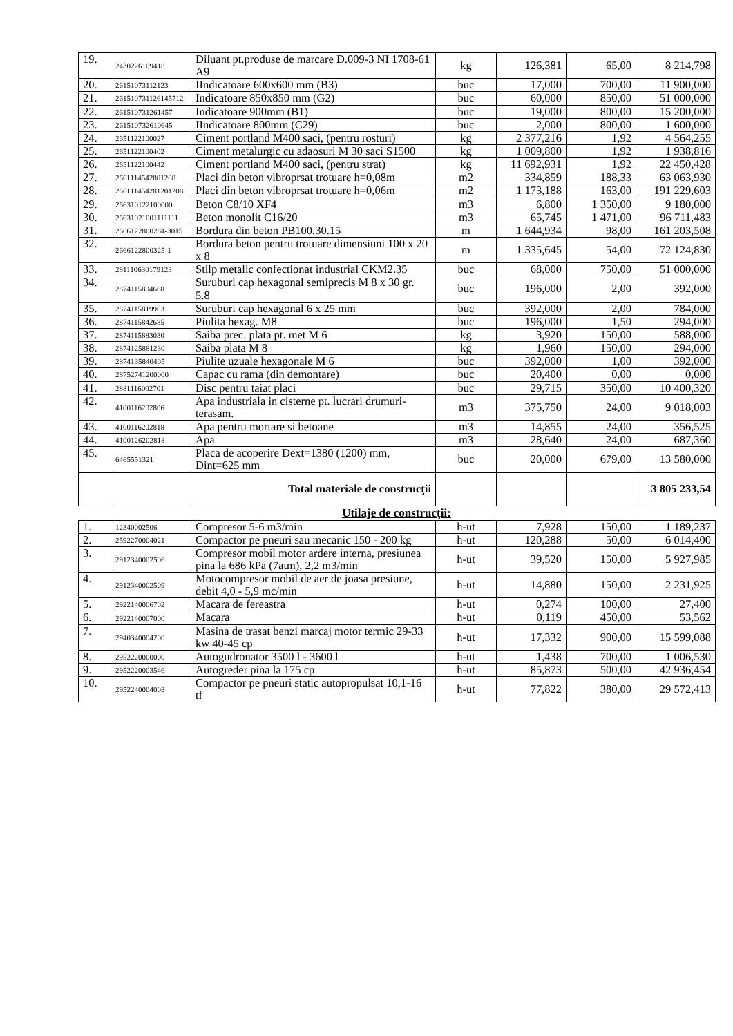| 19. | 2430226109418 | Diluant pt.produse de marcare D.009-3 NI 1708-61 A9 | kg | 126,381 | 65,00 | 8 214,798 |
| 20. | 26151073112123 | IIndicatoare 600x600 mm (B3) | buc | 17,000 | 700,00 | 11 900,000 |
| 21. | 261510731126145712 | Indicatoare 850x850 mm (G2) | buc | 60,000 | 850,00 | 51 000,000 |
| 22. | 261510731261457 | Indicatoare 900mm (B1) | buc | 19,000 | 800,00 | 15 200,000 |
| 23. | 261510732610645 | IIndicatoare 800mm (C29) | buc | 2,000 | 800,00 | 1 600,000 |
| 24. | 2651122100027 | Ciment portland M400 saci, (pentru rosturi) | kg | 2 377,216 | 1,92 | 4 564,255 |
| 25. | 2651122100402 | Ciment metalurgic cu adaosuri M 30 saci S1500 | kg | 1 009,800 | 1,92 | 1 938,816 |
| 26. | 2651122100442 | Ciment portland M400 saci, (pentru strat) | kg | 11 692,931 | 1,92 | 22 450,428 |
| 27. | 2661114542801208 | Placi din beton vibroprsat trotuare h=0,08m | m2 | 334,859 | 188,33 | 63 063,930 |
| 28. | 266111454281201208 | Placi din beton vibroprsat trotuare h=0,06m | m2 | 1 173,188 | 163,00 | 191 229,603 |
| 29. | 266310122100000 | Beton C8/10 XF4 | m3 | 6,800 | 1 350,00 | 9 180,000 |
| 30. | 26631021001111111 | Beton monolit C16/20 | m3 | 65,745 | 1 471,00 | 96 711,483 |
| 31. | 2666122800284-3015 | Bordura din beton PB100.30.15 | m | 1 644,934 | 98,00 | 161 203,508 |
| 32. | 2666122800325-1 | Bordura beton pentru trotuare dimensiuni 100 x 20 x 8 | m | 1 335,645 | 54,00 | 72 124,830 |
| 33. | 281110630179123 | Stilp metalic confectionat industrial CKM2.35 | buc | 68,000 | 750,00 | 51 000,000 |
| 34. | 2874115804668 | Suruburi cap hexagonal semiprecis M 8 x 30 gr. 5.8 | buc | 196,000 | 2,00 | 392,000 |
| 35. | 2874115819963 | Suruburi cap hexagonal 6 x 25 mm | buc | 392,000 | 2,00 | 784,000 |
| 36. | 2874115842685 | Piulita hexag. M8 | buc | 196,000 | 1,50 | 294,000 |
| 37. | 2874115883030 | Saiba prec. plata pt. met M 6 | kg | 3,920 | 150,00 | 588,000 |
| 38. | 2874125881230 | Saiba plata M 8 | kg | 1,960 | 150,00 | 294,000 |
| 39. | 2874135840405 | Piulite uzuale hexagonale M 6 | buc | 392,000 | 1,00 | 392,000 |
| 40. | 28752741200000 | Capac cu rama (din demontare) | buc | 20,400 | 0,00 | 0,000 |
| 41. | 2881116002701 | Disc pentru taiat placi | buc | 29,715 | 350,00 | 10 400,320 |
| 42. | 4100116202806 | Apa industriala in cisterne pt. lucrari drumuri-terasam. | m3 | 375,750 | 24,00 | 9 018,003 |
| 43. | 4100116202818 | Apa pentru mortare si betoane | m3 | 14,855 | 24,00 | 356,525 |
| 44. | 4100126202818 | Apa | m3 | 28,640 | 24,00 | 687,360 |
| 45. | 6465551321 | Placa de acoperire Dext=1380 (1200) mm, Dint=625 mm | buc | 20,000 | 679,00 | 13 580,000 |
| | | Total materiale de construcţii | | | | 3 805 233,54 |
Utilaje de construcţii:
| 1. | 12340002506 | Compresor 5-6 m3/min | h-ut | 7,928 | 150,00 | 1 189,237 |
| 2. | 2592270004021 | Compactor pe pneuri sau mecanic 150 - 200 kg | h-ut | 120,288 | 50,00 | 6 014,400 |
| 3. | 2912340002506 | Compresor mobil motor ardere interna, presiunea pina la 686 kPa (7atm), 2,2 m3/min | h-ut | 39,520 | 150,00 | 5 927,985 |
| 4. | 2912340002509 | Motocompresor mobil de aer de joasa presiune, debit 4,0 - 5,9 mc/min | h-ut | 14,880 | 150,00 | 2 231,925 |
| 5. | 2922140006702 | Macara de fereastra | h-ut | 0,274 | 100,00 | 27,400 |
| 6. | 2922140007000 | Macara | h-ut | 0,119 | 450,00 | 53,562 |
| 7. | 2940340004200 | Masina de trasat benzi marcaj motor termic 29-33 kw 40-45 cp | h-ut | 17,332 | 900,00 | 15 599,088 |
| 8. | 2952220000000 | Autogudronator 3500 l - 3600 l | h-ut | 1,438 | 700,00 | 1 006,530 |
| 9. | 2952220003546 | Autogreder pina la 175 cp | h-ut | 85,873 | 500,00 | 42 936,454 |
| 10. | 2952240004003 | Compactor pe pneuri static autopropulsat 10,1-16 tf | h-ut | 77,822 | 380,00 | 29 572,413 |